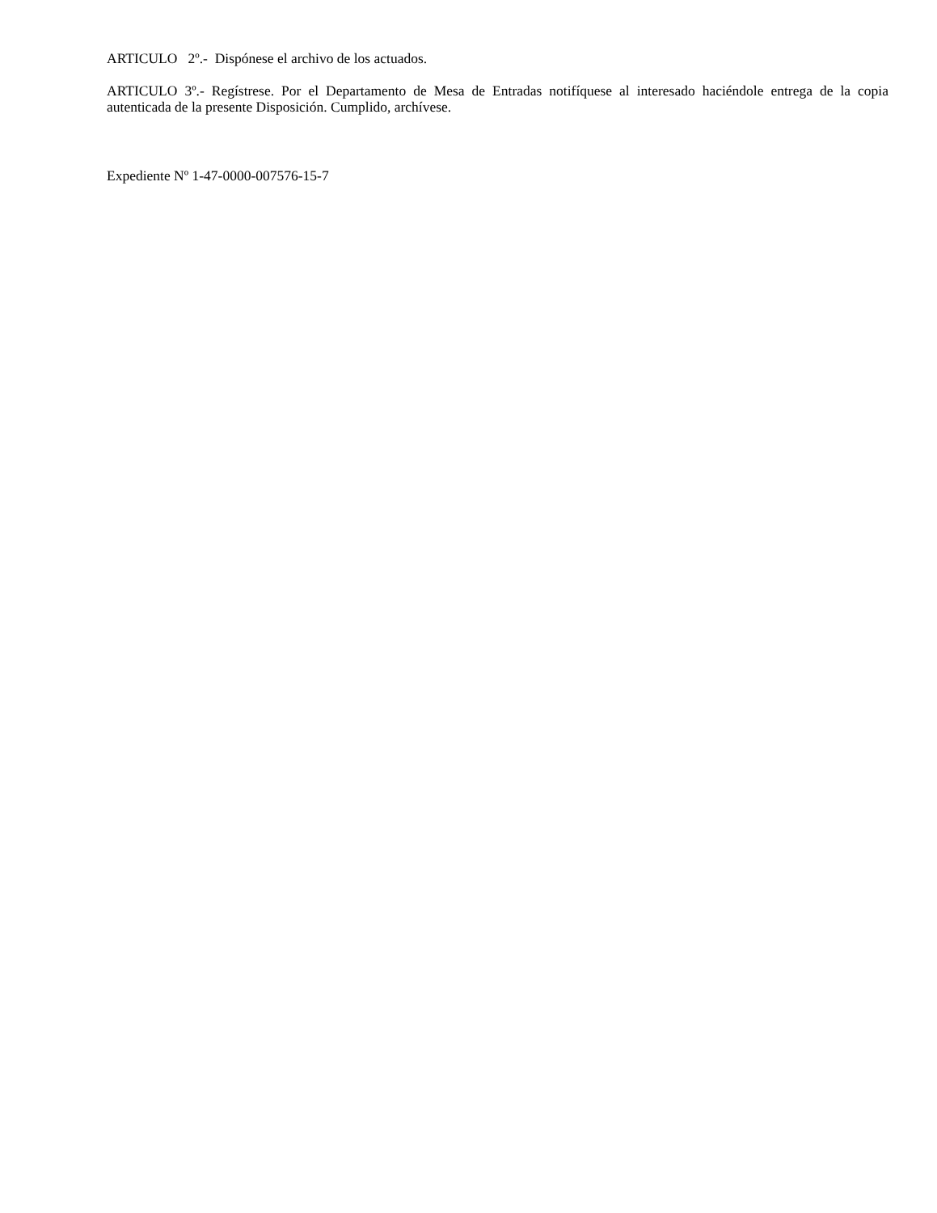ARTICULO 2º.- Dispónese el archivo de los actuados.
ARTICULO 3º.- Regístrese. Por el Departamento de Mesa de Entradas notifíquese al interesado haciéndole entrega de la copia autenticada de la presente Disposición. Cumplido, archívese.
Expediente Nº 1-47-0000-007576-15-7